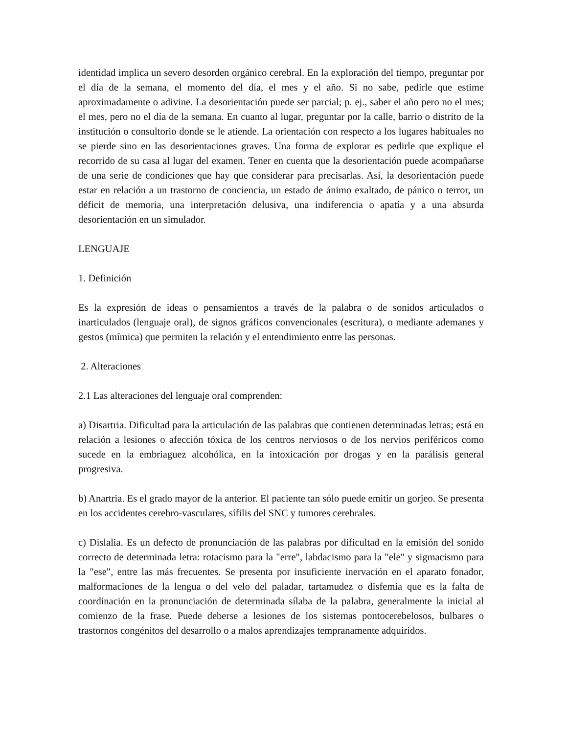identidad implica un severo desorden orgánico cerebral. En la exploración del tiempo, preguntar por el día de la semana, el momento del día, el mes y el año. Si no sabe, pedirle que estime aproximadamente o adivine. La desorientación puede ser parcial; p. ej., saber el año pero no el mes; el mes, pero no el día de la semana. En cuanto al lugar, preguntar por la calle, barrio o distrito de la institución o consultorio donde se le atiende. La orientación con respecto a los lugares habituales no se pierde sino en las desorientaciones graves. Una forma de explorar es pedirle que explique el recorrido de su casa al lugar del examen. Tener en cuenta que la desorientación puede acompañarse de una serie de condiciones que hay que considerar para precisarlas. Así, la desorientación puede estar en relación a un trastorno de conciencia, un estado de ánimo exaltado, de pánico o terror, un déficit de memoria, una interpretación delusiva, una indiferencia o apatía y a una absurda desorientación en un simulador.
LENGUAJE
1. Definición
Es la expresión de ideas o pensamientos a través de la palabra o de sonidos articulados o inarticulados (lenguaje oral), de signos gráficos convencionales (escritura), o mediante ademanes y gestos (mímica) que permiten la relación y el entendimiento entre las personas.
2. Alteraciones
2.1 Las alteraciones del lenguaje oral comprenden:
a) Disartria. Dificultad para la articulación de las palabras que contienen determinadas letras; está en relación a lesiones o afección tóxica de los centros nerviosos o de los nervios periféricos como sucede en la embriaguez alcohólica, en la intoxicación por drogas y en la parálisis general progresiva.
b) Anartria. Es el grado mayor de la anterior. El paciente tan sólo puede emitir un gorjeo. Se presenta en los accidentes cerebro-vasculares, sífilis del SNC y tumores cerebrales.
c) Dislalia. Es un defecto de pronunciación de las palabras por dificultad en la emisión del sonido correcto de determinada letra: rotacismo para la "erre", labdacismo para la "ele" y sigmacismo para la "ese", entre las más frecuentes. Se presenta por insuficiente inervación en el aparato fonador, malformaciones de la lengua o del velo del paladar, tartamudez o disfemia que es la falta de coordinación en la pronunciación de determinada sílaba de la palabra, generalmente la inicial al comienzo de la frase. Puede deberse a lesiones de los sistemas pontocerebelosos, bulbares o trastornos congénitos del desarrollo o a malos aprendizajes tempranamente adquiridos.